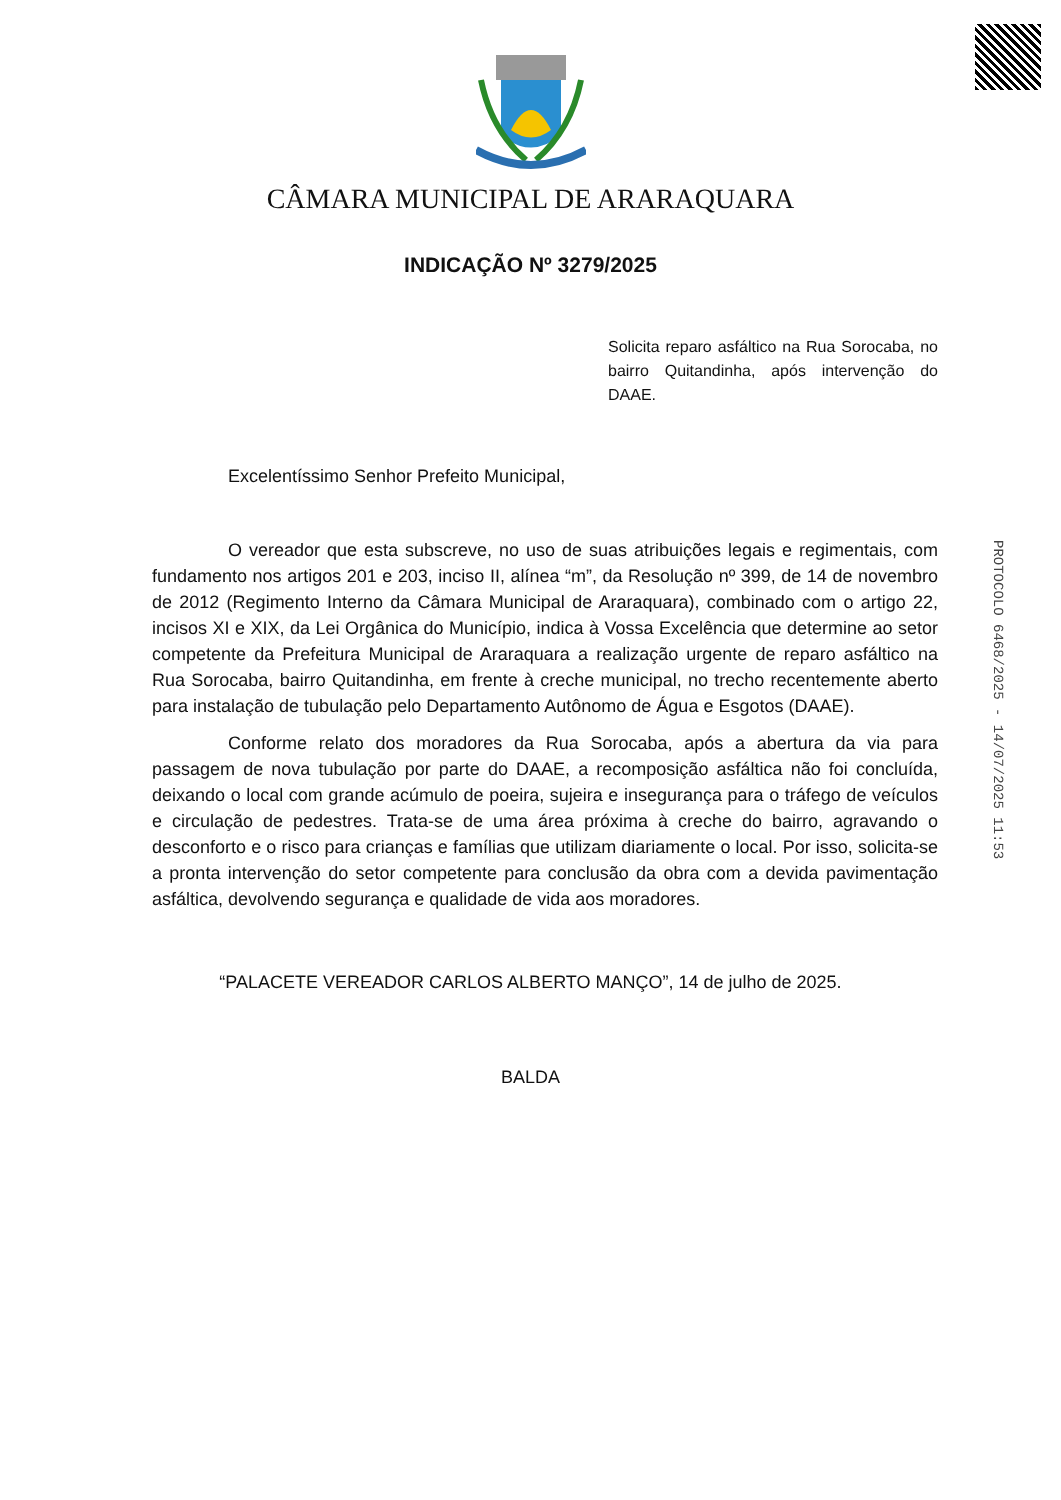CÂMARA MUNICIPAL DE ARARAQUARA
INDICAÇÃO Nº 3279/2025
Solicita reparo asfáltico na Rua Sorocaba, no bairro Quitandinha, após intervenção do DAAE.
Excelentíssimo Senhor Prefeito Municipal,
O vereador que esta subscreve, no uso de suas atribuições legais e regimentais, com fundamento nos artigos 201 e 203, inciso II, alínea “m”, da Resolução nº 399, de 14 de novembro de 2012 (Regimento Interno da Câmara Municipal de Araraquara), combinado com o artigo 22, incisos XI e XIX, da Lei Orgânica do Município, indica à Vossa Excelência que determine ao setor competente da Prefeitura Municipal de Araraquara a realização urgente de reparo asfáltico na Rua Sorocaba, bairro Quitandinha, em frente à creche municipal, no trecho recentemente aberto para instalação de tubulação pelo Departamento Autônomo de Água e Esgotos (DAAE).
Conforme relato dos moradores da Rua Sorocaba, após a abertura da via para passagem de nova tubulação por parte do DAAE, a recomposição asfáltica não foi concluída, deixando o local com grande acúmulo de poeira, sujeira e insegurança para o tráfego de veículos e circulação de pedestres. Trata-se de uma área próxima à creche do bairro, agravando o desconforto e o risco para crianças e famílias que utilizam diariamente o local. Por isso, solicita-se a pronta intervenção do setor competente para conclusão da obra com a devida pavimentação asfáltica, devolvendo segurança e qualidade de vida aos moradores.
“PALACETE VEREADOR CARLOS ALBERTO MANÇO”, 14 de julho de 2025.
BALDA
PROTOCOLO 6468/2025 - 14/07/2025 11:53